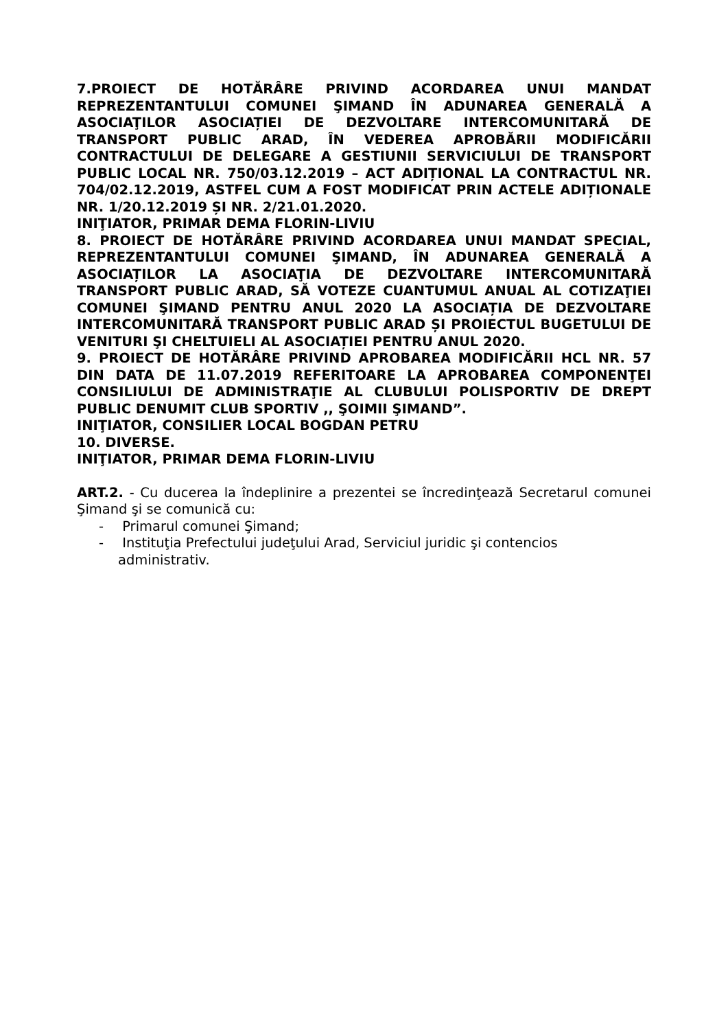7.PROIECT DE HOTĂRÂRE PRIVIND ACORDAREA UNUI MANDAT REPREZENTANTULUI COMUNEI ŞIMAND ÎN ADUNAREA GENERALĂ A ASOCIAŢILOR ASOCIAȚIEI DE DEZVOLTARE INTERCOMUNITARĂ DE TRANSPORT PUBLIC ARAD, ÎN VEDEREA APROBĂRII MODIFICĂRII CONTRACTULUI DE DELEGARE A GESTIUNII SERVICIULUI DE TRANSPORT PUBLIC LOCAL NR. 750/03.12.2019 – ACT ADIȚIONAL LA CONTRACTUL NR. 704/02.12.2019, ASTFEL CUM A FOST MODIFICAT PRIN ACTELE ADIȚIONALE NR. 1/20.12.2019 ȘI NR. 2/21.01.2020.
INIŢIATOR, PRIMAR DEMA FLORIN-LIVIU
8. PROIECT DE HOTĂRÂRE PRIVIND ACORDAREA UNUI MANDAT SPECIAL, REPREZENTANTULUI COMUNEI ŞIMAND, ÎN ADUNAREA GENERALĂ A ASOCIAȚILOR LA ASOCIAŢIA DE DEZVOLTARE INTERCOMUNITARĂ TRANSPORT PUBLIC ARAD, SĂ VOTEZE CUANTUMUL ANUAL AL COTIZAŢIEI COMUNEI ŞIMAND PENTRU ANUL 2020 LA ASOCIAȚIA DE DEZVOLTARE INTERCOMUNITARĂ TRANSPORT PUBLIC ARAD ȘI PROIECTUL BUGETULUI DE VENITURI ŞI CHELTUIELI AL ASOCIAȚIEI PENTRU ANUL 2020.
9. PROIECT DE HOTĂRÂRE PRIVIND APROBAREA MODIFICĂRII HCL NR. 57 DIN DATA DE 11.07.2019 REFERITOARE LA APROBAREA COMPONENŢEI CONSILIULUI DE ADMINISTRAŢIE AL CLUBULUI POLISPORTIV DE DREPT PUBLIC DENUMIT CLUB SPORTIV ,, ŞOIMII ŞIMAND”.
INIŢIATOR, CONSILIER LOCAL BOGDAN PETRU
10. DIVERSE.
INIŢIATOR, PRIMAR DEMA FLORIN-LIVIU
ART.2. - Cu ducerea la îndeplinire a prezentei se încredinţează Secretarul comunei Şimand şi se comunică cu:
- Primarul comunei Şimand;
- Instituţia Prefectului judeţului Arad, Serviciul juridic şi contencios administrativ.